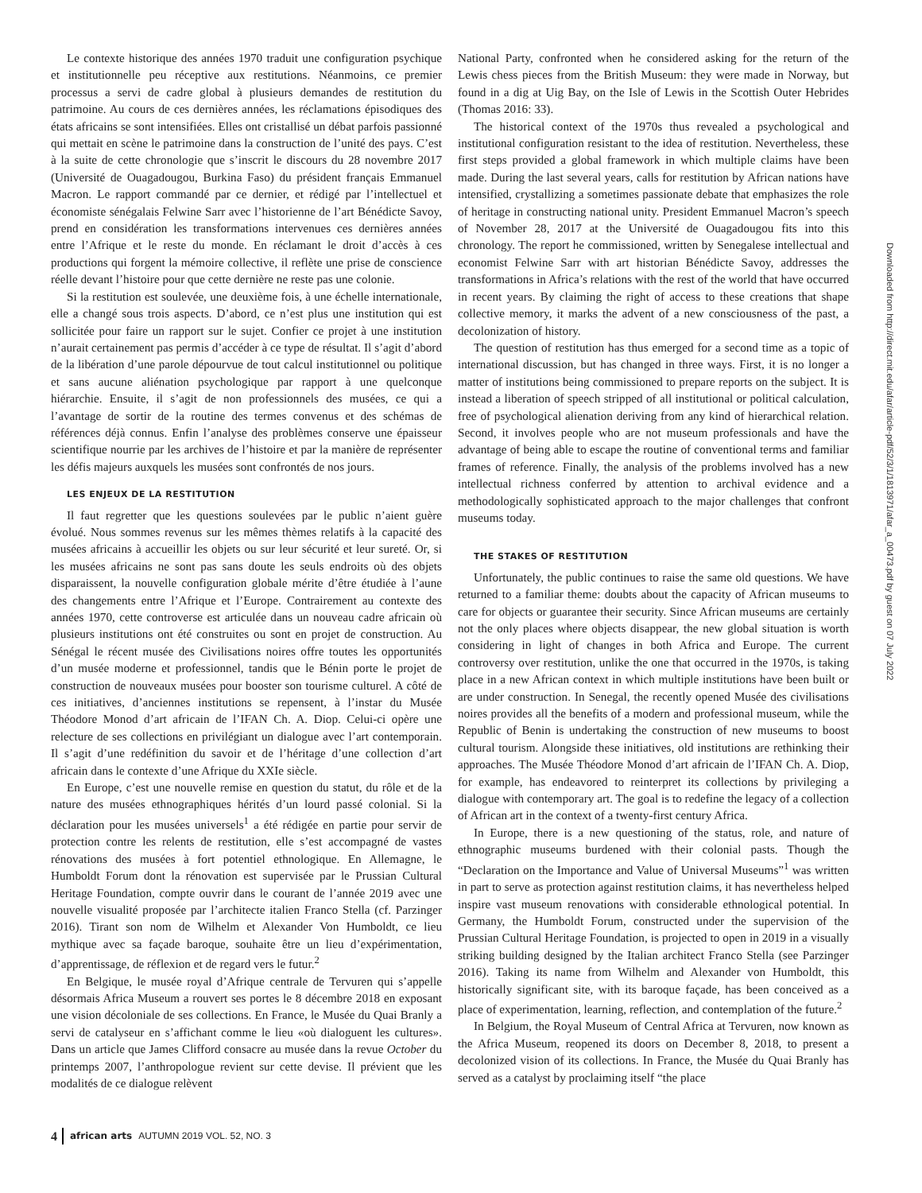Le contexte historique des années 1970 traduit une configuration psychique et institutionnelle peu réceptive aux restitutions. Néanmoins, ce premier processus a servi de cadre global à plusieurs demandes de restitution du patrimoine. Au cours de ces dernières années, les réclamations épisodiques des états africains se sont intensifiées. Elles ont cristallisé un débat parfois passionné qui mettait en scène le patrimoine dans la construction de l’unité des pays. C’est à la suite de cette chronologie que s’inscrit le discours du 28 novembre 2017 (Université de Ouagadougou, Burkina Faso) du président français Emmanuel Macron. Le rapport commandé par ce dernier, et rédigé par l’intellectuel et économiste sénégalais Felwine Sarr avec l’historienne de l’art Bénédicte Savoy, prend en considération les transformations intervenues ces dernières années entre l’Afrique et le reste du monde. En réclamant le droit d’accès à ces productions qui forgent la mémoire collective, il reflète une prise de conscience réelle devant l’histoire pour que cette dernière ne reste pas une colonie.
Si la restitution est soulevée, une deuxième fois, à une échelle internationale, elle a changé sous trois aspects. D’abord, ce n’est plus une institution qui est sollicitée pour faire un rapport sur le sujet. Confier ce projet à une institution n’aurait certainement pas permis d’accéder à ce type de résultat. Il s’agit d’abord de la libération d’une parole dépourvue de tout calcul institutionnel ou politique et sans aucune aliénation psychologique par rapport à une quelconque hiérarchie. Ensuite, il s’agit de non professionnels des musées, ce qui a l’avantage de sortir de la routine des termes convenus et des schémas de références déjà connus. Enfin l’analyse des problèmes conserve une épaisseur scientifique nourrie par les archives de l’histoire et par la manière de représenter les défis majeurs auxquels les musées sont confrontés de nos jours.
LES ENJEUX DE LA RESTITUTION
Il faut regretter que les questions soulevées par le public n’aient guère évolué. Nous sommes revenus sur les mêmes thèmes relatifs à la capacité des musées africains à accueillir les objets ou sur leur sécurité et leur sureté. Or, si les musées africains ne sont pas sans doute les seuls endroits où des objets disparaissent, la nouvelle configuration globale mérite d’être étudiée à l’aune des changements entre l’Afrique et l’Europe. Contrairement au contexte des années 1970, cette controverse est articulée dans un nouveau cadre africain où plusieurs institutions ont été construites ou sont en projet de construction. Au Sénégal le récent musée des Civilisations noires offre toutes les opportunités d’un musée moderne et professionnel, tandis que le Bénin porte le projet de construction de nouveaux musées pour booster son tourisme culturel. A côté de ces initiatives, d’anciennes institutions se repensent, à l’instar du Musée Théodore Monod d’art africain de l’IFAN Ch. A. Diop. Celui-ci opère une relecture de ses collections en privilégiant un dialogue avec l’art contemporain. Il s’agit d’une redéfinition du savoir et de l’héritage d’une collection d’art africain dans le contexte d’une Afrique du XXIe siècle.
En Europe, c’est une nouvelle remise en question du statut, du rôle et de la nature des musées ethnographiques hérités d’un lourd passé colonial. Si la déclaration pour les musées universels<sup>1</sup> a été rédigée en partie pour servir de protection contre les relents de restitution, elle s’est accompagné de vastes rénovations des musées à fort potentiel ethnologique. En Allemagne, le Humboldt Forum dont la rénovation est supervisée par le Prussian Cultural Heritage Foundation, compte ouvrir dans le courant de l’année 2019 avec une nouvelle visualité proposée par l’architecte italien Franco Stella (cf. Parzinger 2016). Tirant son nom de Wilhelm et Alexander Von Humboldt, ce lieu mythique avec sa façade baroque, souhaite être un lieu d’expérimentation, d’apprentissage, de réflexion et de regard vers le futur.<sup>2</sup>
En Belgique, le musée royal d’Afrique centrale de Tervuren qui s’appelle désormais Africa Museum a rouvert ses portes le 8 décembre 2018 en exposant une vision décoloniale de ses collections. En France, le Musée du Quai Branly a servi de catalyseur en s’affichant comme le lieu «où dialoguent les cultures». Dans un article que James Clifford consacre au musée dans la revue October du printemps 2007, l’anthropologue revient sur cette devise. Il prévient que les modalités de ce dialogue relèvent
National Party, confronted when he considered asking for the return of the Lewis chess pieces from the British Museum: they were made in Norway, but found in a dig at Uig Bay, on the Isle of Lewis in the Scottish Outer Hebrides (Thomas 2016: 33).
The historical context of the 1970s thus revealed a psychological and institutional configuration resistant to the idea of restitution. Nevertheless, these first steps provided a global framework in which multiple claims have been made. During the last several years, calls for restitution by African nations have intensified, crystallizing a sometimes passionate debate that emphasizes the role of heritage in constructing national unity. President Emmanuel Macron’s speech of November 28, 2017 at the Université de Ouagadougou fits into this chronology. The report he commissioned, written by Senegalese intellectual and economist Felwine Sarr with art historian Bénédicte Savoy, addresses the transformations in Africa’s relations with the rest of the world that have occurred in recent years. By claiming the right of access to these creations that shape collective memory, it marks the advent of a new consciousness of the past, a decolonization of history.
The question of restitution has thus emerged for a second time as a topic of international discussion, but has changed in three ways. First, it is no longer a matter of institutions being commissioned to prepare reports on the subject. It is instead a liberation of speech stripped of all institutional or political calculation, free of psychological alienation deriving from any kind of hierarchical relation. Second, it involves people who are not museum professionals and have the advantage of being able to escape the routine of conventional terms and familiar frames of reference. Finally, the analysis of the problems involved has a new intellectual richness conferred by attention to archival evidence and a methodologically sophisticated approach to the major challenges that confront museums today.
THE STAKES OF RESTITUTION
Unfortunately, the public continues to raise the same old questions. We have returned to a familiar theme: doubts about the capacity of African museums to care for objects or guarantee their security. Since African museums are certainly not the only places where objects disappear, the new global situation is worth considering in light of changes in both Africa and Europe. The current controversy over restitution, unlike the one that occurred in the 1970s, is taking place in a new African context in which multiple institutions have been built or are under construction. In Senegal, the recently opened Musée des civilisations noires provides all the benefits of a modern and professional museum, while the Republic of Benin is undertaking the construction of new museums to boost cultural tourism. Alongside these initiatives, old institutions are rethinking their approaches. The Musée Théodore Monod d’art africain de l’IFAN Ch. A. Diop, for example, has endeavored to reinterpret its collections by privileging a dialogue with contemporary art. The goal is to redefine the legacy of a collection of African art in the context of a twenty-first century Africa.
In Europe, there is a new questioning of the status, role, and nature of ethnographic museums burdened with their colonial pasts. Though the “Declaration on the Importance and Value of Universal Museums”<sup>1</sup> was written in part to serve as protection against restitution claims, it has nevertheless helped inspire vast museum renovations with considerable ethnological potential. In Germany, the Humboldt Forum, constructed under the supervision of the Prussian Cultural Heritage Foundation, is projected to open in 2019 in a visually striking building designed by the Italian architect Franco Stella (see Parzinger 2016). Taking its name from Wilhelm and Alexander von Humboldt, this historically significant site, with its baroque façade, has been conceived as a place of experimentation, learning, reflection, and contemplation of the future.<sup>2</sup>
In Belgium, the Royal Museum of Central Africa at Tervuren, now known as the Africa Museum, reopened its doors on December 8, 2018, to present a decolonized vision of its collections. In France, the Musée du Quai Branly has served as a catalyst by proclaiming itself “the place
Downloaded from http://direct.mit.edu/afar/article-pdf/52/3/1/1813971/afar_a_00473.pdf by guest on 07 July 2022
4 african arts AUTUMN 2019 VOL. 52, NO. 3